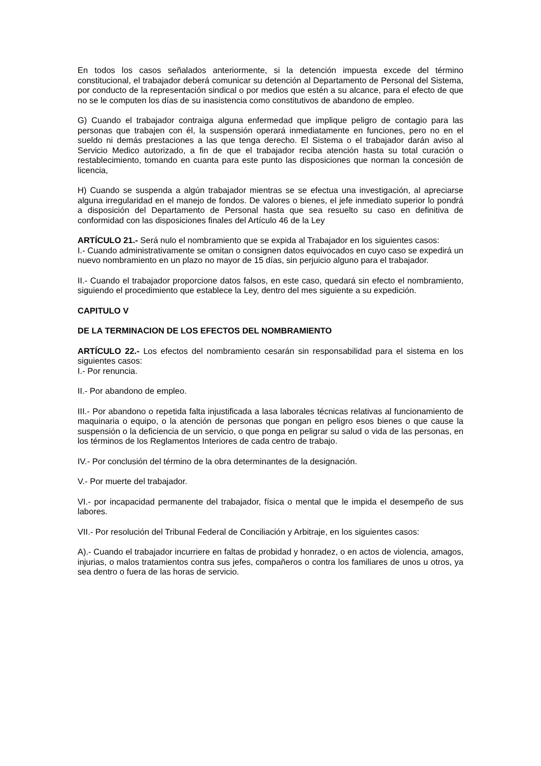En todos los casos señalados anteriormente, si la detención impuesta excede del término constitucional, el trabajador deberá comunicar su detención al Departamento de Personal del Sistema, por conducto de la representación sindical o por medios que estén a su alcance, para el efecto de que no se le computen los días de su inasistencia como constitutivos de abandono de empleo.
G) Cuando el trabajador contraiga alguna enfermedad que implique peligro de contagio para las personas que trabajen con él, la suspensión operará inmediatamente en funciones, pero no en el sueldo ni demás prestaciones a las que tenga derecho. El Sistema o el trabajador darán aviso al Servicio Medico autorizado, a fin de que el trabajador reciba atención hasta su total curación o restablecimiento, tomando en cuanta para este punto las disposiciones que norman la concesión de licencia,
H) Cuando se suspenda a algún trabajador mientras se se efectua una investigación, al apreciarse alguna irregularidad en el manejo de fondos. De valores o bienes, el jefe inmediato superior lo pondrá a disposición del Departamento de Personal hasta que sea resuelto su caso en definitiva de conformidad con las disposiciones finales del Artículo 46 de la Ley
ARTÍCULO 21.- Será nulo el nombramiento que se expida al Trabajador en los siguientes casos:
I.- Cuando administrativamente se omitan o consignen datos equivocados en cuyo caso se expedirá un nuevo nombramiento en un plazo no mayor de 15 días, sin perjuicio alguno para el trabajador.
II.- Cuando el trabajador proporcione datos falsos, en este caso, quedará sin efecto el nombramiento, siguiendo el procedimiento que establece la Ley, dentro del mes siguiente a su expedición.
CAPITULO V
DE LA TERMINACION DE LOS EFECTOS DEL NOMBRAMIENTO
ARTÍCULO 22.- Los efectos del nombramiento cesarán sin responsabilidad para el sistema en los siguientes casos:
I.- Por renuncia.
II.- Por abandono de empleo.
III.- Por abandono o repetida falta injustificada a lasa laborales técnicas relativas al funcionamiento de maquinaria o equipo, o la atención de personas que pongan en peligro esos bienes o que cause la suspensión o la deficiencia de un servicio, o que ponga en peligrar su salud o vida de las personas, en los términos de los Reglamentos Interiores de cada centro de trabajo.
IV.- Por conclusión del término de la obra determinantes de la designación.
V.- Por muerte del trabajador.
VI.- por incapacidad permanente del trabajador, física o mental que le impida el desempeño de sus labores.
VII.- Por resolución del Tribunal Federal de Conciliación y Arbitraje, en los siguientes casos:
A).- Cuando el trabajador incurriere en faltas de probidad y honradez, o en actos de violencia, amagos, injurias, o malos tratamientos contra sus jefes, compañeros o contra los familiares de unos u otros, ya sea dentro o fuera de las horas de servicio.